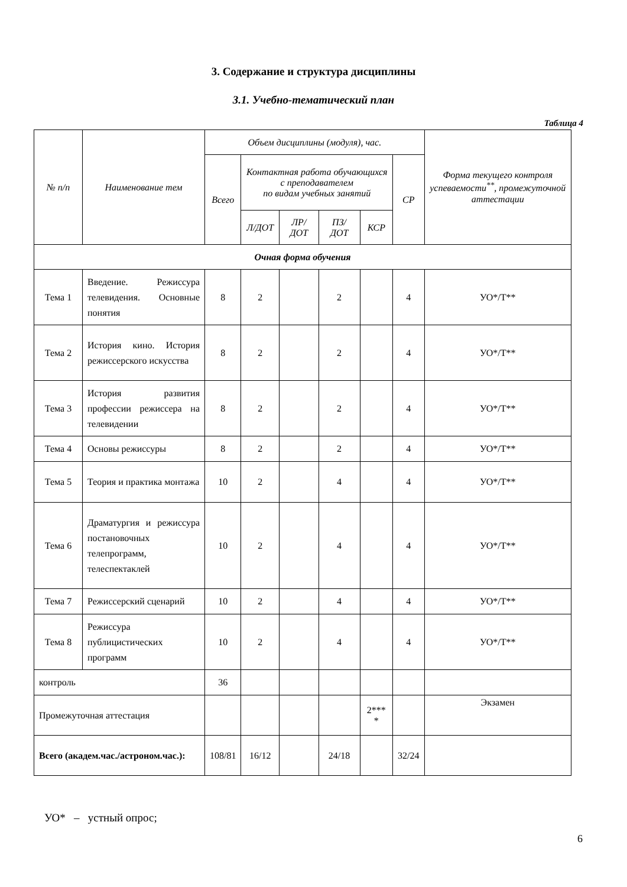3. Содержание и структура дисциплины
3.1. Учебно-тематический план
Таблица 4
| № п/п | Наименование тем | Объем дисциплины (модуля), час. | | | | | | Форма текущего контроля успеваемости<sup>**</sup>, промежуточной аттестации |
| --- | --- | --- | --- | --- | --- | --- | --- | --- |
| | | Всего | Контактная работа обучающихся с преподавателем по видам учебных занятий | | | | СР | |
| | | | Л/ДОТ | ЛР/ ДОТ | ПЗ/ ДОТ | КСР | | |
| Очная форма обучения | | | | | | | | |
| Тема 1 | Введение. Режиссура телевидения. Основные понятия | 8 | 2 | | 2 | | 4 | УО*/Т** |
| Тема 2 | История кино. История режиссерского искусства | 8 | 2 | | 2 | | 4 | УО*/Т** |
| Тема 3 | История развития профессии режиссера на телевидении | 8 | 2 | | 2 | | 4 | УО*/Т** |
| Тема 4 | Основы режиссуры | 8 | 2 | | 2 | | 4 | УО*/Т** |
| Тема 5 | Теория и практика монтажа | 10 | 2 | | 4 | | 4 | УО*/Т** |
| Тема 6 | Драматургия и режиссура постановочных телепрограмм, телеспектаклей | 10 | 2 | | 4 | | 4 | УО*/Т** |
| Тема 7 | Режиссерский сценарий | 10 | 2 | | 4 | | 4 | УО*/Т** |
| Тема 8 | Режиссура публицистических программ | 10 | 2 | | 4 | | 4 | УО*/Т** |
| контроль | | 36 | | | | | | |
| Промежуточная аттестация | | | | | | 2*** * | | Экзамен |
| Всего (академ.час./астроном.час.): | | 108/81 | 16/12 | | 24/18 | | 32/24 | |
УО* – устный опрос;
6